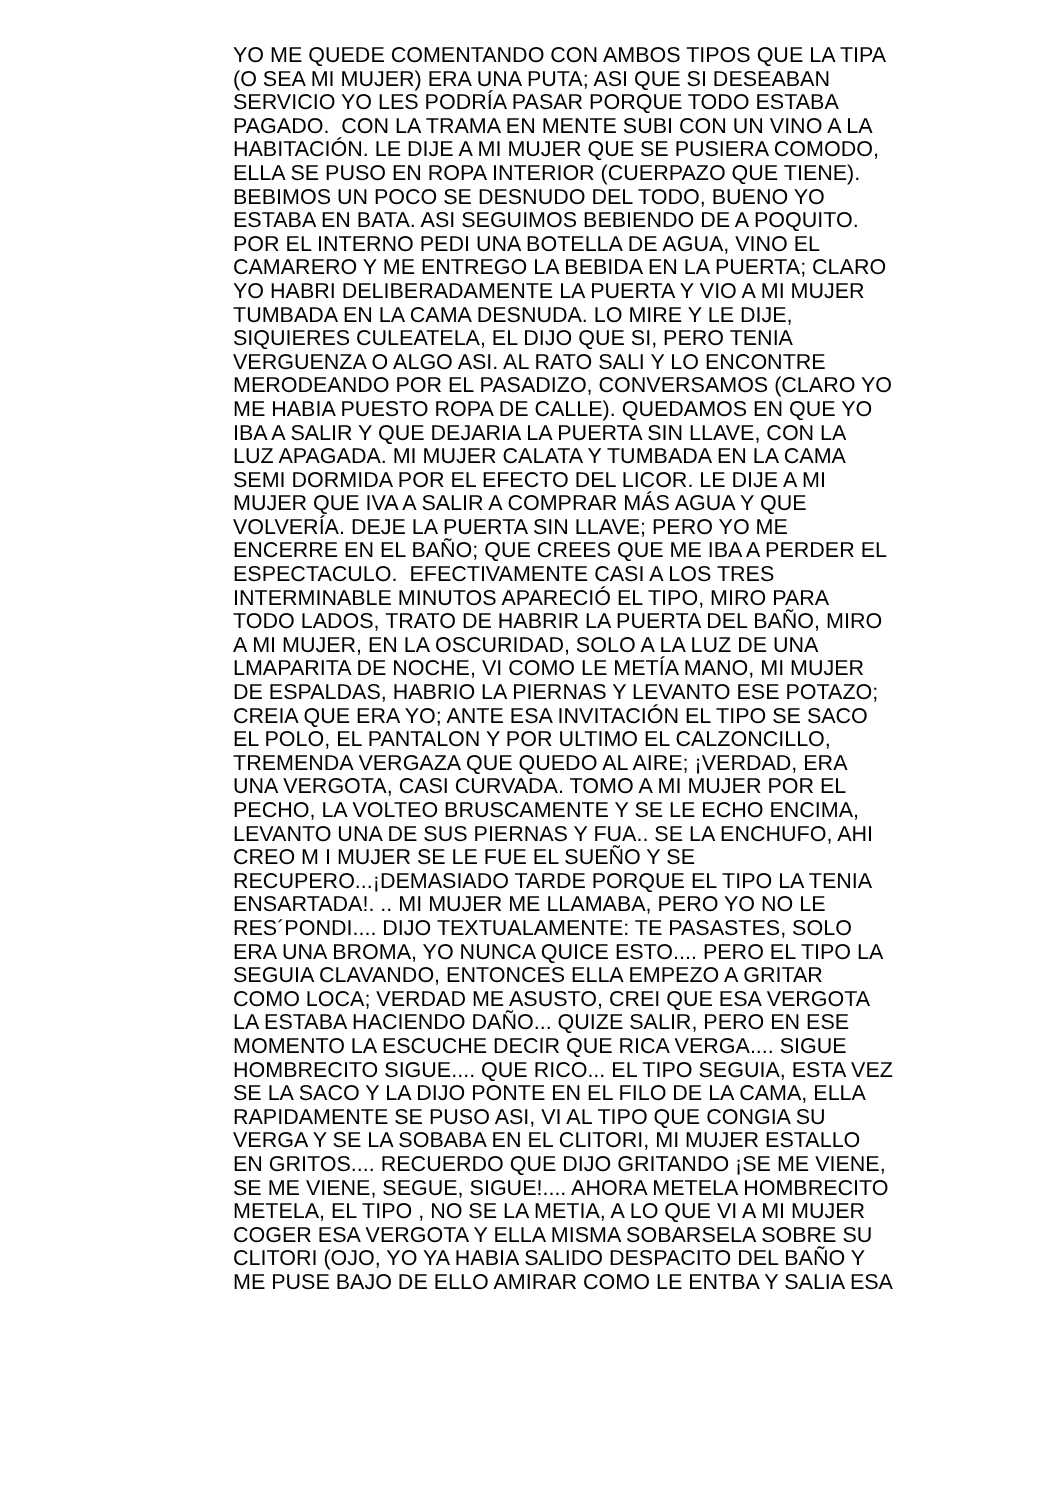YO ME QUEDE COMENTANDO CON AMBOS TIPOS QUE LA TIPA
(O SEA MI MUJER) ERA UNA PUTA; ASI QUE SI DESEABAN
SERVICIO YO LES PODRÍA PASAR PORQUE TODO ESTABA
PAGADO. CON LA TRAMA EN MENTE SUBI CON UN VINO A LA
HABITACIÓN. LE DIJE A MI MUJER QUE SE PUSIERA COMODO,
ELLA SE PUSO EN ROPA INTERIOR (CUERPAZO QUE TIENE).
BEBIMOS UN POCO SE DESNUDO DEL TODO, BUENO YO
ESTABA EN BATA. ASI SEGUIMOS BEBIENDO DE A POQUITO.
POR EL INTERNO PEDI UNA BOTELLA DE AGUA, VINO EL
CAMARERO Y ME ENTREGO LA BEBIDA EN LA PUERTA; CLARO
YO HABRI DELIBERADAMENTE LA PUERTA Y VIO A MI MUJER
TUMBADA EN LA CAMA DESNUDA. LO MIRE Y LE DIJE,
SIQUIERES CULEATELA, EL DIJO QUE SI, PERO TENIA
VERGUENZA O ALGO ASI. AL RATO SALI Y LO ENCONTRE
MERODEANDO POR EL PASADIZO, CONVERSAMOS (CLARO YO
ME HABIA PUESTO ROPA DE CALLE). QUEDAMOS EN QUE YO
IBA A SALIR Y QUE DEJARIA LA PUERTA SIN LLAVE, CON LA
LUZ APAGADA. MI MUJER CALATA Y TUMBADA EN LA CAMA
SEMI DORMIDA POR EL EFECTO DEL LICOR. LE DIJE A MI
MUJER QUE IVA A SALIR A COMPRAR MÁS AGUA Y QUE
VOLVERÍA. DEJE LA PUERTA SIN LLAVE; PERO YO ME
ENCERRE EN EL BAÑO; QUE CREES QUE ME IBA A PERDER EL
ESPECTACULO. EFECTIVAMENTE CASI A LOS TRES
INTERMINABLE MINUTOS APARECIÓ EL TIPO, MIRO PARA
TODO LADOS, TRATO DE HABRIR LA PUERTA DEL BAÑO, MIRO
A MI MUJER, EN LA OSCURIDAD, SOLO A LA LUZ DE UNA
LMAPARITA DE NOCHE, VI COMO LE METÍA MANO, MI MUJER
DE ESPALDAS, HABRIO LA PIERNAS Y LEVANTO ESE POTAZO;
CREIA QUE ERA YO; ANTE ESA INVITACIÓN EL TIPO SE SACO
EL POLO, EL PANTALON Y POR ULTIMO EL CALZONCILLO,
TREMENDA VERGAZA QUE QUEDO AL AIRE; ¡VERDAD, ERA
UNA VERGOTA, CASI CURVADA. TOMO A MI MUJER POR EL
PECHO, LA VOLTEO BRUSCAMENTE Y SE LE ECHO ENCIMA,
LEVANTO UNA DE SUS PIERNAS Y FUA.. SE LA ENCHUFO, AHI
CREO M I MUJER SE LE FUE EL SUEÑO Y SE
RECUPERO...¡DEMASIADO TARDE PORQUE EL TIPO LA TENIA
ENSARTADA!. .. MI MUJER ME LLAMABA, PERO YO NO LE
RES´PONDI.... DIJO TEXTUALAMENTE: TE PASASTES, SOLO
ERA UNA BROMA, YO NUNCA QUICE ESTO.... PERO EL TIPO LA
SEGUIA CLAVANDO, ENTONCES ELLA EMPEZO A GRITAR
COMO LOCA; VERDAD ME ASUSTO, CREI QUE ESA VERGOTA
LA ESTABA HACIENDO DAÑO... QUIZE SALIR, PERO EN ESE
MOMENTO LA ESCUCHE DECIR QUE RICA VERGA.... SIGUE
HOMBRECITO SIGUE.... QUE RICO... EL TIPO SEGUIA, ESTA VEZ
SE LA SACO Y LA DIJO PONTE EN EL FILO DE LA CAMA, ELLA
RAPIDAMENTE SE PUSO ASI, VI AL TIPO QUE CONGIA SU
VERGA Y SE LA SOBABA EN EL CLITORI, MI MUJER ESTALLO
EN GRITOS.... RECUERDO QUE DIJO GRITANDO ¡SE ME VIENE,
SE ME VIENE, SEGUE, SIGUE!.... AHORA METELA HOMBRECITO
METELA, EL TIPO , NO SE LA METIA, A LO QUE VI A MI MUJER
COGER ESA VERGOTA Y ELLA MISMA SOBARSELA SOBRE SU
CLITORI (OJO, YO YA HABIA SALIDO DESPACITO DEL BAÑO Y
ME PUSE BAJO DE ELLO AMIRAR COMO LE ENTBA Y SALIA ESA